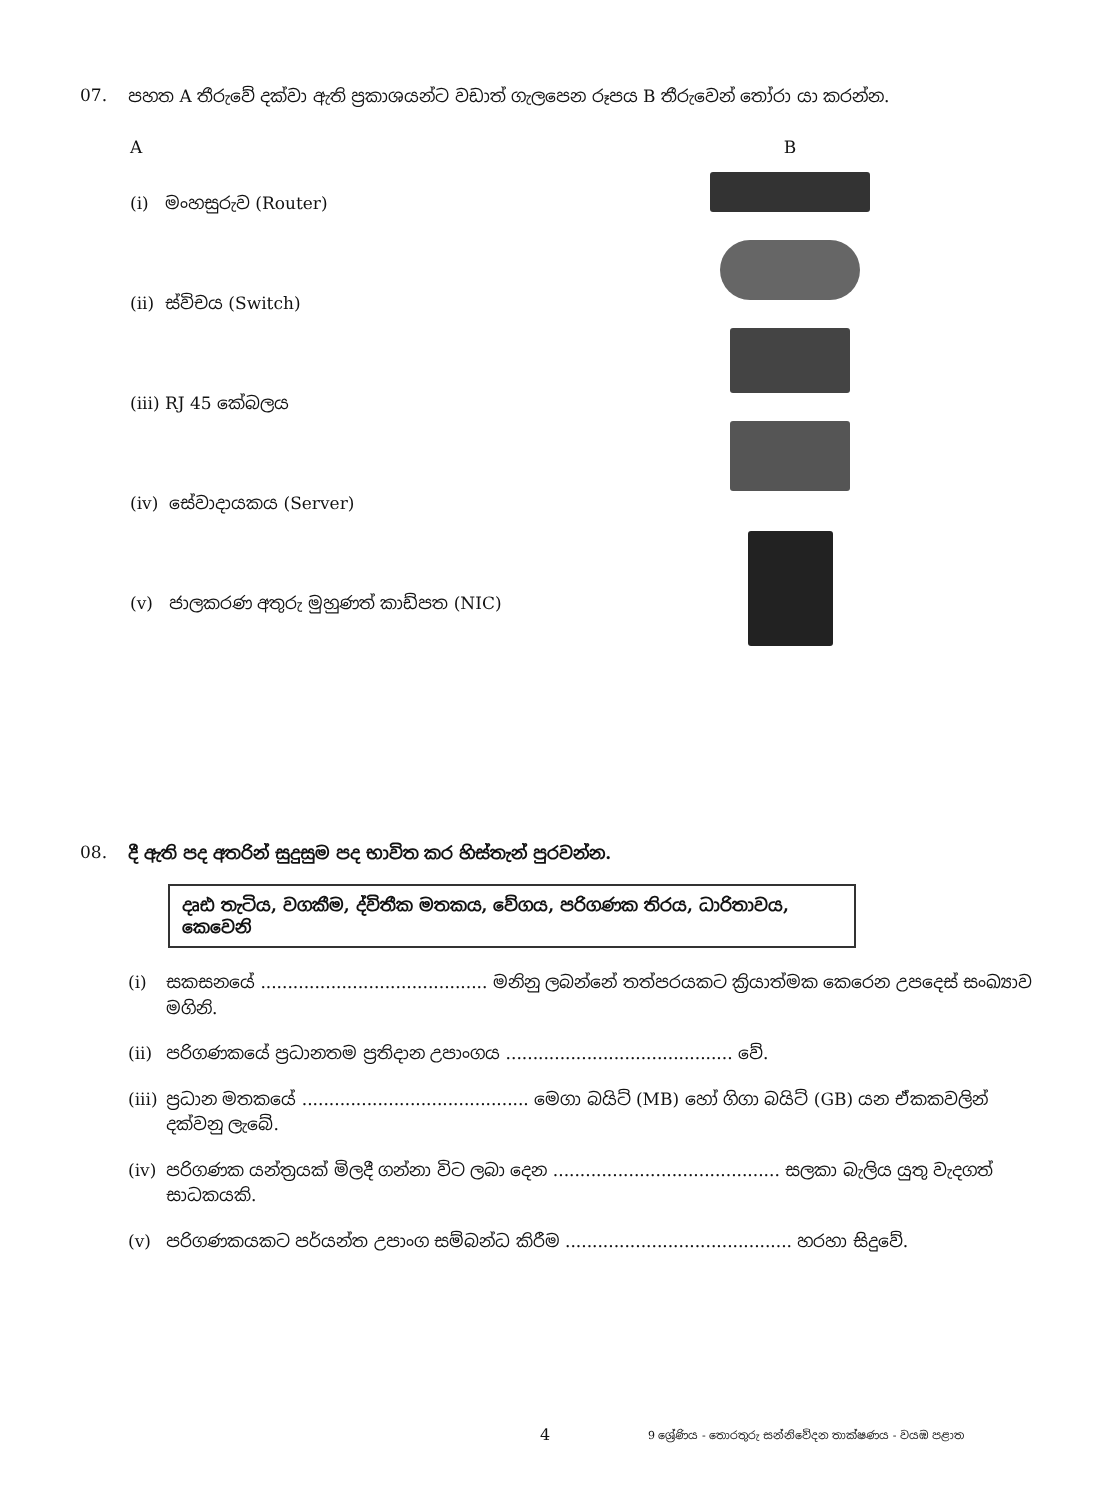07. පහත A තීරුවේ දක්වා ඇති ප්‍රකාශයන්ට වඩාත් ගැලපෙන රූපය B තීරුවෙන් තෝරා යා කරන්න.
A
(i) මංහසුරුව (Router)
(ii) ස්විචය (Switch)
(iii) RJ 45 කේබලය
(iv) සේවාදායකය (Server)
(v) ජාලකරණ අතුරු මුහුණත් කාඩ්පත (NIC)
B
08. දී ඇති පද අතරින් සුදුසුම පද භාවිත කර හිස්තැන් පුරවන්න.
දෘඪ තැටිය, වගකීම, ද්විතීක මතකය, වේගය, පරිගණක තිරය, ධාරිතාවය, කෙවෙනි
(i) සකසනයේ .......................................... මනිනු ලබන්නේ තත්පරයකට ක්‍රියාත්මක කෙරෙන උපදෙස් සංඛ්‍යාව මගිනි.
(ii) පරිගණකයේ ප්‍රධානතම ප්‍රතිදාන උපාංගය .......................................... වේ.
(iii) ප්‍රධාන මතකයේ .......................................... මෙගා බයිට් (MB) හෝ ගිගා බයිට් (GB) යන ඒකකවලින් දක්වනු ලැබේ.
(iv) පරිගණක යන්ත්‍රයක් මිලදී ගන්නා විට ලබා දෙන .......................................... සලකා බැලිය යුතු වැදගත් සාධකයකි.
(v) පරිගණකයකට පර්යන්ත උපාංග සම්බන්ධ කිරීම .......................................... හරහා සිදුවේ.
4
9 ශ්‍රේණිය - තොරතුරු සන්නිවේදන තාක්ෂණය - වයඹ පළාත